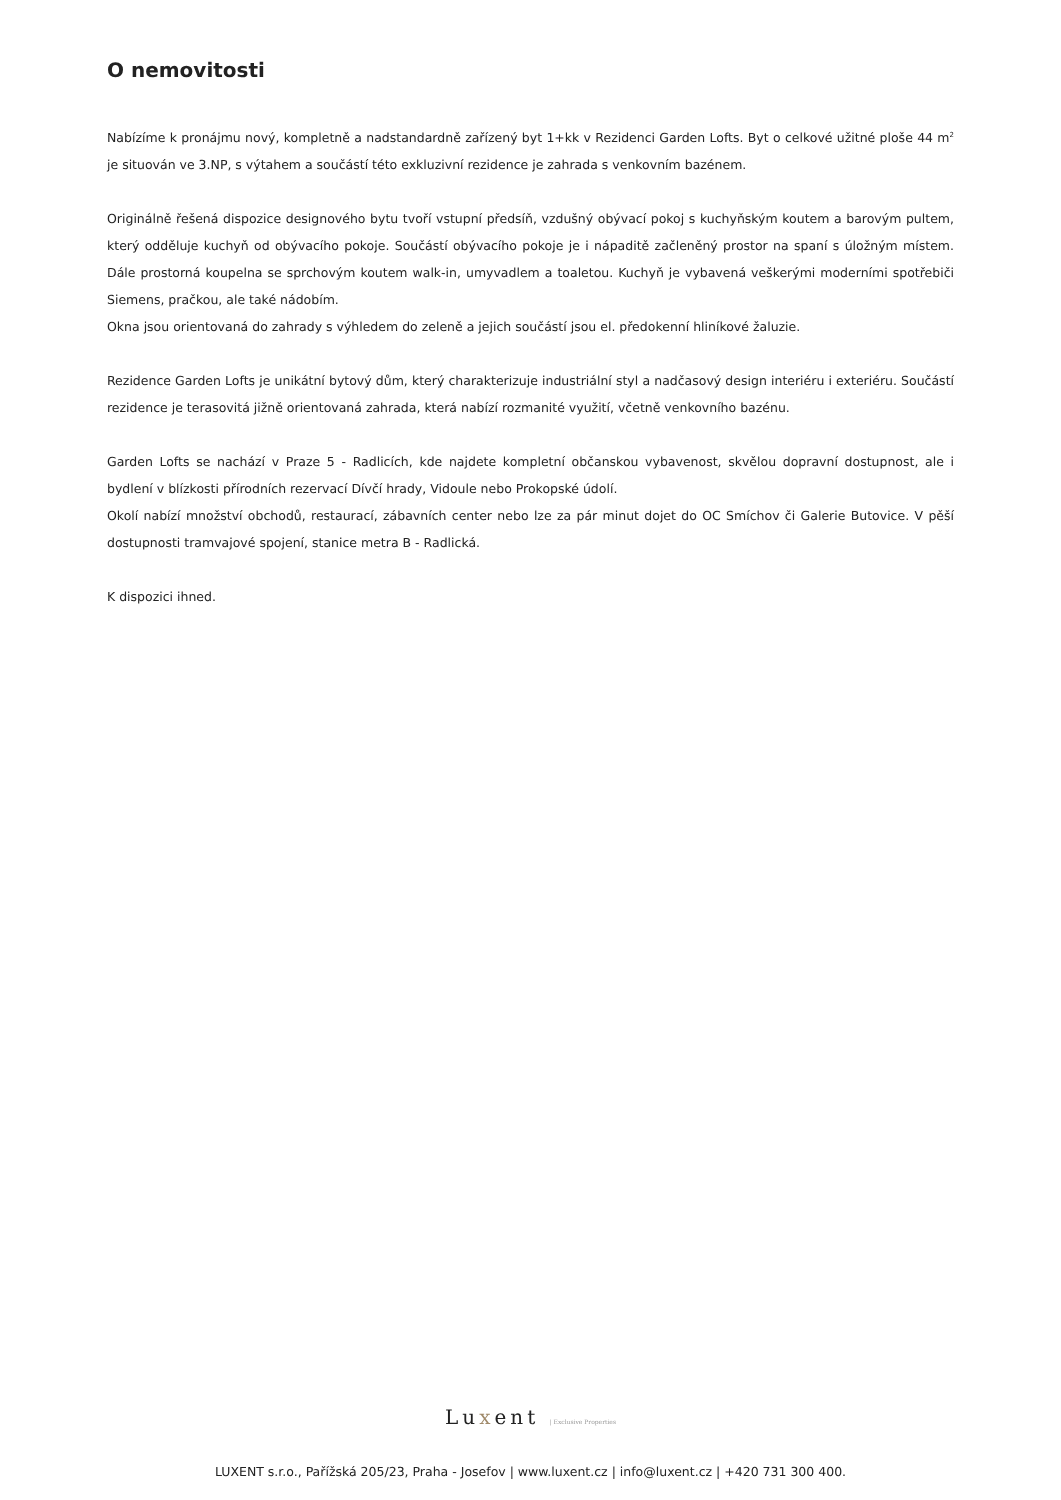O nemovitosti
Nabízíme k pronájmu nový, kompletně a nadstandardně zařízený byt 1+kk v Rezidenci Garden Lofts. Byt o celkové užitné ploše 44 m<sup>2</sup> je situován ve 3.NP, s výtahem a součástí této exkluzivní rezidence je zahrada s venkovním bazénem.
Originálně řešená dispozice designového bytu tvoří vstupní předsíň, vzdušný obývací pokoj s kuchyňským koutem a barovým pultem, který odděluje kuchyň od obývacího pokoje. Součástí obývacího pokoje je i nápaditě začleněný prostor na spaní s úložným místem. Dále prostorná koupelna se sprchovým koutem walk-in, umyvadlem a toaletou. Kuchyň je vybavená veškerými moderními spotřebiči Siemens, pračkou, ale také nádobím.
Okna jsou orientovaná do zahrady s výhledem do zeleně a jejich součástí jsou el. předokenní hliníkové žaluzie.
Rezidence Garden Lofts je unikátní bytový dům, který charakterizuje industriální styl a nadčasový design interiéru i exteriéru. Součástí rezidence je terasovitá jižně orientovaná zahrada, která nabízí rozmanité využití, včetně venkovního bazénu.
Garden Lofts se nachází v Praze 5 - Radlicích, kde najdete kompletní občanskou vybavenost, skvělou dopravní dostupnost, ale i bydlení v blízkosti přírodních rezervací Dívčí hrady, Vidoule nebo Prokopské údolí.
Okolí nabízí množství obchodů, restaurací, zábavních center nebo lze za pár minut dojet do OC Smíchov či Galerie Butovice. V pěší dostupnosti tramvajové spojení, stanice metra B - Radlická.
K dispozici ihned.
Luxent | Exclusive Properties
LUXENT s.r.o., Pařížská 205/23, Praha - Josefov | www.luxent.cz | info@luxent.cz | +420 731 300 400.